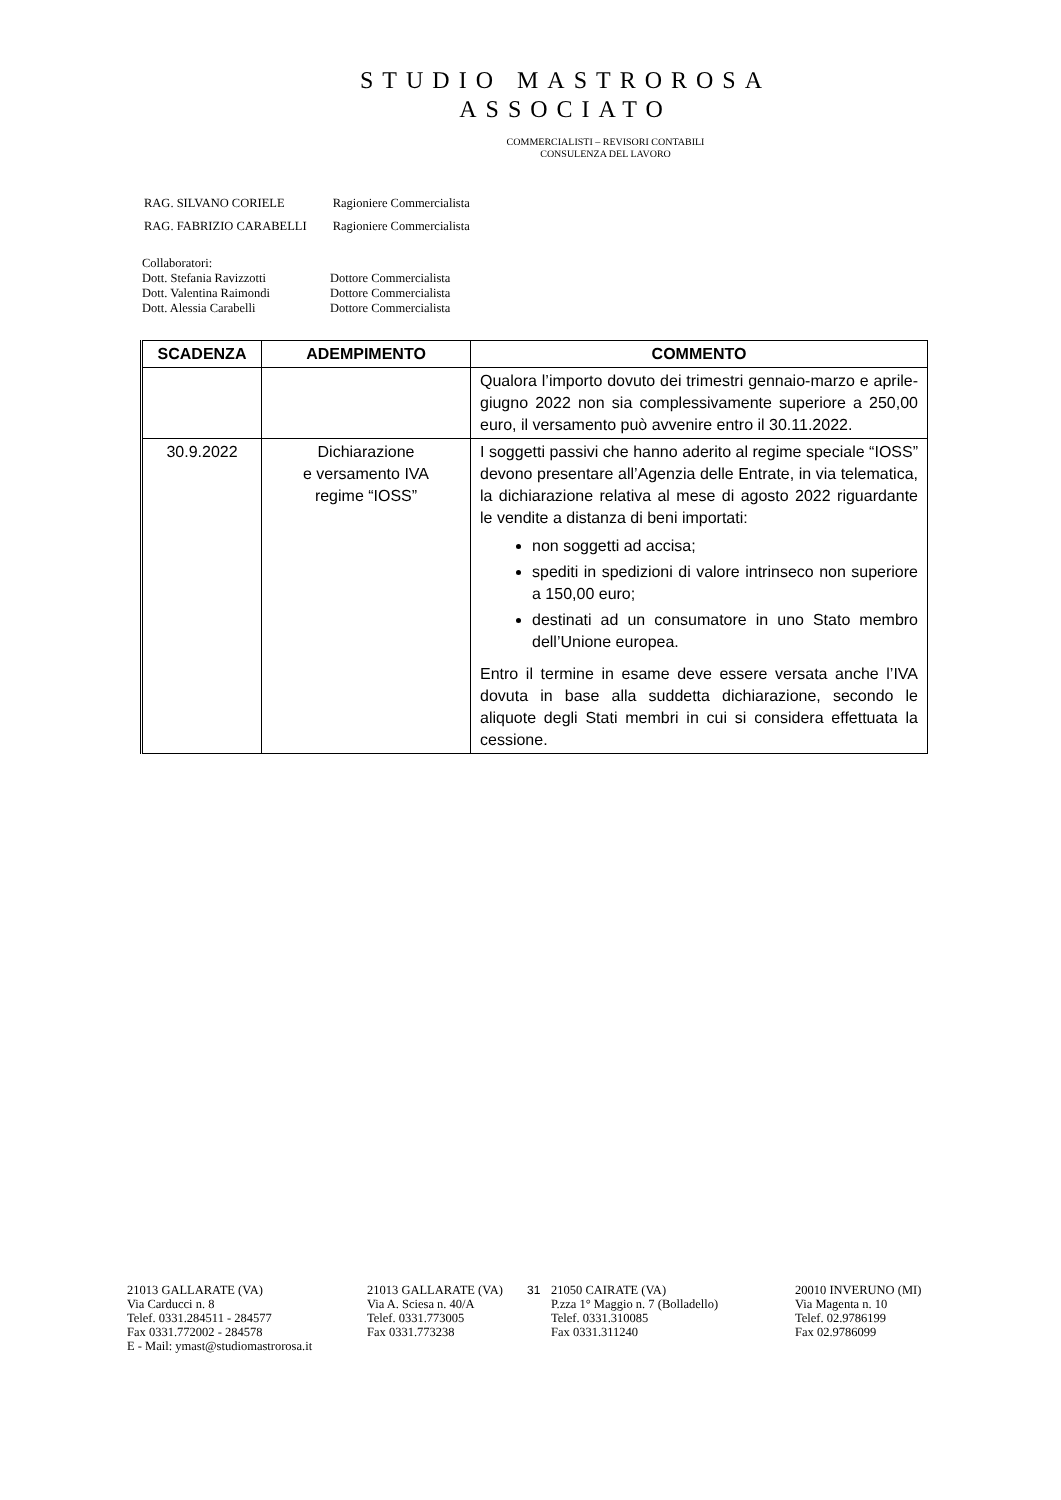STUDIO MASTROROSA
ASSOCIATO
COMMERCIALISTI – REVISORI CONTABILI
CONSULENZA DEL LAVORO
| RAG. SILVANO CORIELE | Ragioniere Commercialista |
| RAG. FABRIZIO CARABELLI | Ragioniere Commercialista |
Collaboratori:
| Dott. Stefania Ravizzotti | Dottore Commercialista |
| Dott. Valentina Raimondi | Dottore Commercialista |
| Dott. Alessia Carabelli | Dottore Commercialista |
| SCADENZA | ADEMPIMENTO | COMMENTO |
| --- | --- | --- |
| | | Qualora l’importo dovuto dei trimestri gennaio-marzo e aprile-giugno 2022 non sia complessivamente superiore a 250,00 euro, il versamento può avvenire entro il 30.11.2022. |
| 30.9.2022 | Dichiarazione e versamento IVA regime “IOSS” | I soggetti passivi che hanno aderito al regime speciale “IOSS” devono presentare all’Agenzia delle Entrate, in via telematica, la dichiarazione relativa al mese di agosto 2022 riguardante le vendite a distanza di beni importati: non soggetti ad accisa; spediti in spedizioni di valore intrinseco non superiore a 150,00 euro; destinati ad un consumatore in uno Stato membro dell’Unione europea. Entro il termine in esame deve essere versata anche l’IVA dovuta in base alla suddetta dichiarazione, secondo le aliquote degli Stati membri in cui si considera effettuata la cessione. |
21013 GALLARATE (VA)
Via Carducci n. 8
Telef. 0331.284511 - 284577
Fax 0331.772002 - 284578
E - Mail: ymast@studiomastrorosa.it
21013 GALLARATE (VA)
Via A. Sciesa n. 40/A
Telef. 0331.773005
Fax 0331.773238
31 21050 CAIRATE (VA)
P.zza 1° Maggio n. 7 (Bolladello)
Telef. 0331.310085
Fax 0331.311240
20010 INVERUNO (MI)
Via Magenta n. 10
Telef. 02.9786199
Fax 02.9786099